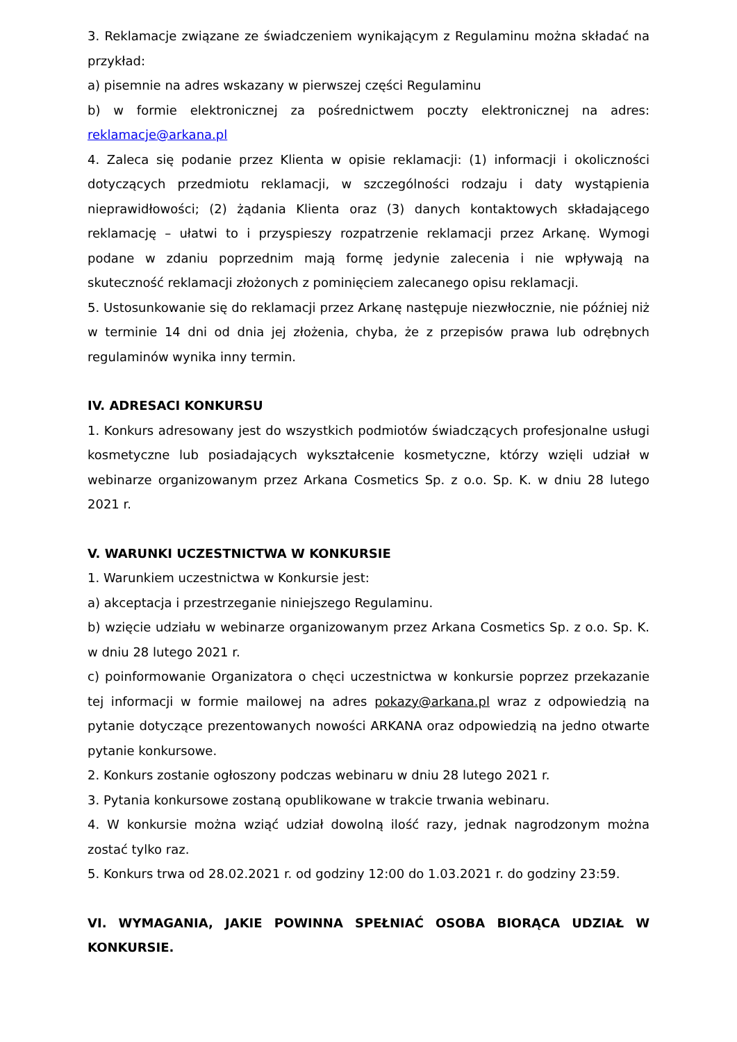3. Reklamacje związane ze świadczeniem wynikającym z Regulaminu można składać na przykład:
a) pisemnie na adres wskazany w pierwszej części Regulaminu
b) w formie elektronicznej za pośrednictwem poczty elektronicznej na adres: reklamacje@arkana.pl
4. Zaleca się podanie przez Klienta w opisie reklamacji: (1) informacji i okoliczności dotyczących przedmiotu reklamacji, w szczególności rodzaju i daty wystąpienia nieprawidłowości; (2) żądania Klienta oraz (3) danych kontaktowych składającego reklamację – ułatwi to i przyspieszy rozpatrzenie reklamacji przez Arkanę. Wymogi podane w zdaniu poprzednim mają formę jedynie zalecenia i nie wpływają na skuteczność reklamacji złożonych z pominięciem zalecanego opisu reklamacji.
5. Ustosunkowanie się do reklamacji przez Arkanę następuje niezwłocznie, nie później niż w terminie 14 dni od dnia jej złożenia, chyba, że z przepisów prawa lub odrębnych regulaminów wynika inny termin.
IV. ADRESACI KONKURSU
1. Konkurs adresowany jest do wszystkich podmiotów świadczących profesjonalne usługi kosmetyczne lub posiadających wykształcenie kosmetyczne, którzy wzięli udział w webinarze organizowanym przez Arkana Cosmetics Sp. z o.o. Sp. K. w dniu 28 lutego 2021 r.
V. WARUNKI UCZESTNICTWA W KONKURSIE
1. Warunkiem uczestnictwa w Konkursie jest:
a) akceptacja i przestrzeganie niniejszego Regulaminu.
b) wzięcie udziału w webinarze organizowanym przez Arkana Cosmetics Sp. z o.o. Sp. K. w dniu 28 lutego 2021 r.
c) poinformowanie Organizatora o chęci uczestnictwa w konkursie poprzez przekazanie tej informacji w formie mailowej na adres pokazy@arkana.pl wraz z odpowiedzią na pytanie dotyczące prezentowanych nowości ARKANA oraz odpowiedzią na jedno otwarte pytanie konkursowe.
2. Konkurs zostanie ogłoszony podczas webinaru w dniu 28 lutego 2021 r.
3. Pytania konkursowe zostaną opublikowane w trakcie trwania webinaru.
4. W konkursie można wziąć udział dowolną ilość razy, jednak nagrodzonym można zostać tylko raz.
5. Konkurs trwa od 28.02.2021 r. od godziny 12:00 do 1.03.2021 r. do godziny 23:59.
VI. WYMAGANIA, JAKIE POWINNA SPEŁNIAĆ OSOBA BIORĄCA UDZIAŁ W KONKURSIE.